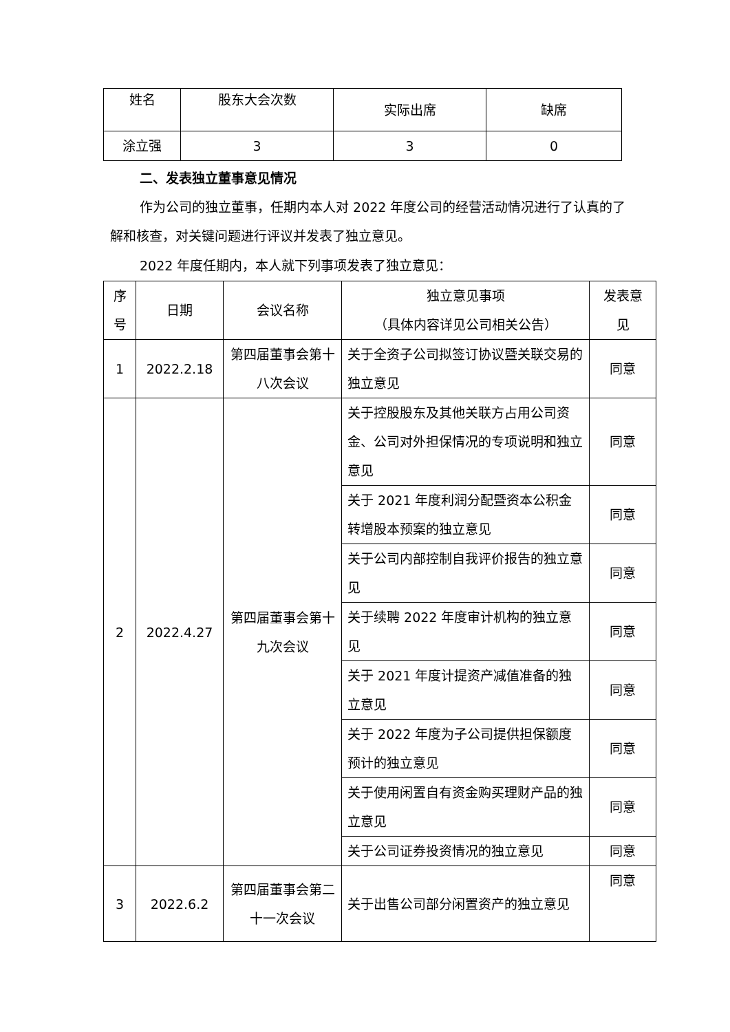| 姓名 | 股东大会次数 | 实际出席 | 缺席 |
| --- | --- | --- | --- |
| 涂立强 | 3 | 3 | 0 |
二、发表独立董事意见情况
作为公司的独立董事，任期内本人对 2022 年度公司的经营活动情况进行了认真的了解和核查，对关键问题进行评议并发表了独立意见。
2022 年度任期内，本人就下列事项发表了独立意见：
| 序 号 | 日期 | 会议名称 | 独立意见事项 （具体内容详见公司相关公告） | 发表意 见 |
| --- | --- | --- | --- | --- |
| 1 | 2022.2.18 | 第四届董事会第十八次会议 | 关于全资子公司拟签订协议暨关联交易的独立意见 | 同意 |
| 2 | 2022.4.27 | 第四届董事会第十九次会议 | 关于控股股东及其他关联方占用公司资金、公司对外担保情况的专项说明和独立意见 | 同意 |
| | | | 关于 2021 年度利润分配暨资本公积金转增股本预案的独立意见 | 同意 |
| | | | 关于公司内部控制自我评价报告的独立意见 | 同意 |
| | | | 关于续聘 2022 年度审计机构的独立意见 | 同意 |
| | | | 关于 2021 年度计提资产减值准备的独立意见 | 同意 |
| | | | 关于 2022 年度为子公司提供担保额度预计的独立意见 | 同意 |
| | | | 关于使用闲置自有资金购买理财产品的独立意见 | 同意 |
| | | | 关于公司证券投资情况的独立意见 | 同意 |
| 3 | 2022.6.2 | 第四届董事会第二十一次会议 | 关于出售公司部分闲置资产的独立意见 | 同意 |